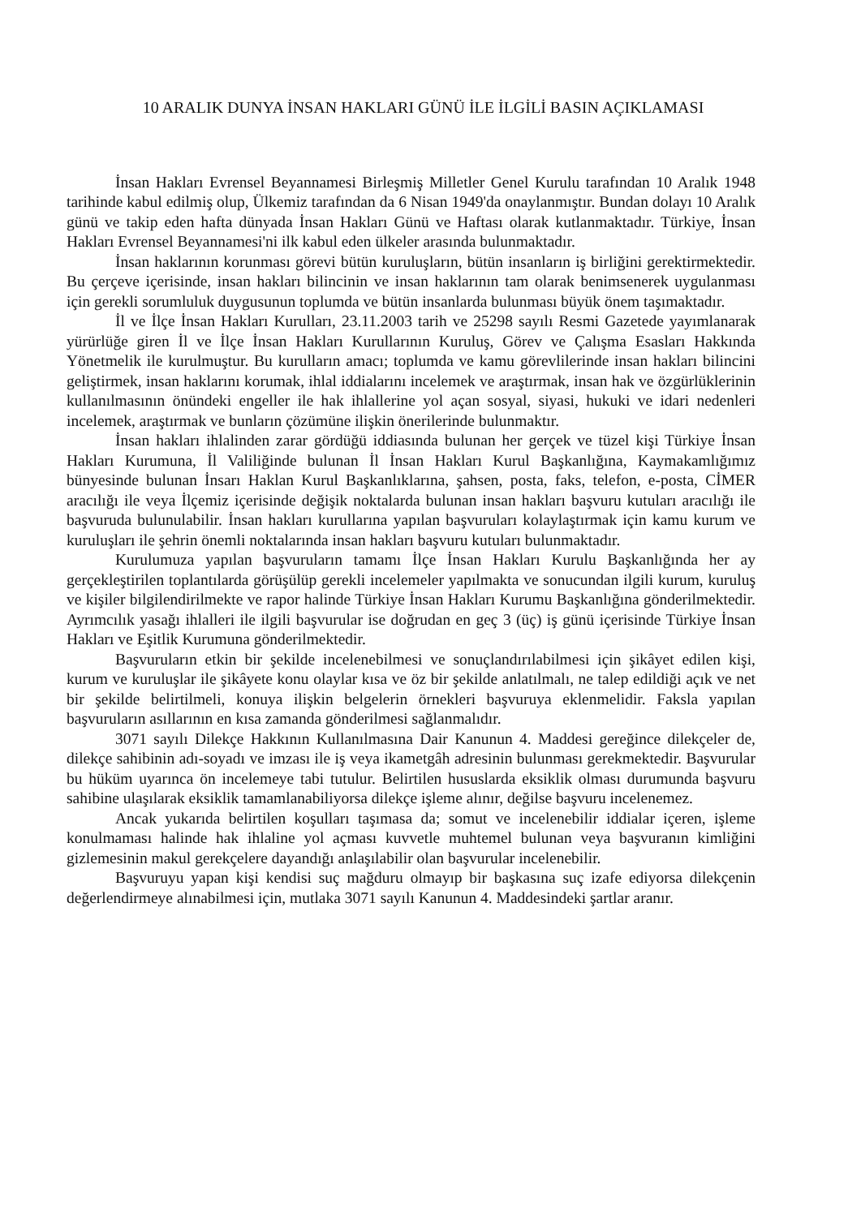10 ARALIK DUNYA İNSAN HAKLARI GÜNÜ İLE İLGİLİ BASIN AÇIKLAMASI
İnsan Hakları Evrensel Beyannamesi Birleşmiş Milletler Genel Kurulu tarafından 10 Aralık 1948 tarihinde kabul edilmiş olup, Ülkemiz tarafından da 6 Nisan 1949'da onaylanmıştır. Bundan dolayı 10 Aralık günü ve takip eden hafta dünyada İnsan Hakları Günü ve Haftası olarak kutlanmaktadır. Türkiye, İnsan Hakları Evrensel Beyannamesi'ni ilk kabul eden ülkeler arasında bulunmaktadır.
İnsan haklarının korunması görevi bütün kuruluşların, bütün insanların iş birliğini gerektirmektedir. Bu çerçeve içerisinde, insan hakları bilincinin ve insan haklarının tam olarak benimsenerek uygulanması için gerekli sorumluluk duygusunun toplumda ve bütün insanlarda bulunması büyük önem taşımaktadır.
İl ve İlçe İnsan Hakları Kurulları, 23.11.2003 tarih ve 25298 sayılı Resmi Gazetede yayımlanarak yürürlüğe giren İl ve İlçe İnsan Hakları Kurullarının Kuruluş, Görev ve Çalışma Esasları Hakkında Yönetmelik ile kurulmuştur. Bu kurulların amacı; toplumda ve kamu görevlilerinde insan hakları bilincini geliştirmek, insan haklarını korumak, ihlal iddialarını incelemek ve araştırmak, insan hak ve özgürlüklerinin kullanılmasının önündeki engeller ile hak ihlallerine yol açan sosyal, siyasi, hukuki ve idari nedenleri incelemek, araştırmak ve bunların çözümüne ilişkin önerilerinde bulunmaktır.
İnsan hakları ihlalinden zarar gördüğü iddiasında bulunan her gerçek ve tüzel kişi Türkiye İnsan Hakları Kurumuna, İl Valiliğinde bulunan İl İnsan Hakları Kurul Başkanlığına, Kaymakamlığımız bünyesinde bulunan İnsarı Haklan Kurul Başkanlıklarına, şahsen, posta, faks, telefon, e-posta, CİMER aracılığı ile veya İlçemiz içerisinde değişik noktalarda bulunan insan hakları başvuru kutuları aracılığı ile başvuruda bulunulabilir. İnsan hakları kurullarına yapılan başvuruları kolaylaştırmak için kamu kurum ve kuruluşları ile şehrin önemli noktalarında insan hakları başvuru kutuları bulunmaktadır.
Kurulumuza yapılan başvuruların tamamı İlçe İnsan Hakları Kurulu Başkanlığında her ay gerçekleştirilen toplantılarda görüşülüp gerekli incelemeler yapılmakta ve sonucundan ilgili kurum, kuruluş ve kişiler bilgilendirilmekte ve rapor halinde Türkiye İnsan Hakları Kurumu Başkanlığına gönderilmektedir. Ayrımcılık yasağı ihlalleri ile ilgili başvurular ise doğrudan en geç 3 (üç) iş günü içerisinde Türkiye İnsan Hakları ve Eşitlik Kurumuna gönderilmektedir.
Başvuruların etkin bir şekilde incelenebilmesi ve sonuçlandırılabilmesi için şikâyet edilen kişi, kurum ve kuruluşlar ile şikâyete konu olaylar kısa ve öz bir şekilde anlatılmalı, ne talep edildiği açık ve net bir şekilde belirtilmeli, konuya ilişkin belgelerin örnekleri başvuruya eklenmelidir. Faksla yapılan başvuruların asıllarının en kısa zamanda gönderilmesi sağlanmalıdır.
3071 sayılı Dilekçe Hakkının Kullanılmasına Dair Kanunun 4. Maddesi gereğince dilekçeler de, dilekçe sahibinin adı-soyadı ve imzası ile iş veya ikametgâh adresinin bulunması gerekmektedir. Başvurular bu hüküm uyarınca ön incelemeye tabi tutulur. Belirtilen hususlarda eksiklik olması durumunda başvuru sahibine ulaşılarak eksiklik tamamlanabiliyorsa dilekçe işleme alınır, değilse başvuru incelenemez.
Ancak yukarıda belirtilen koşulları taşımasa da; somut ve incelenebilir iddialar içeren, işleme konulmaması halinde hak ihlaline yol açması kuvvetle muhtemel bulunan veya başvuranın kimliğini gizlemesinin makul gerekçelere dayandığı anlaşılabilir olan başvurular incelenebilir.
Başvuruyu yapan kişi kendisi suç mağduru olmayıp bir başkasına suç izafe ediyorsa dilekçenin değerlendirmeye alınabilmesi için, mutlaka 3071 sayılı Kanunun 4. Maddesindeki şartlar aranır.